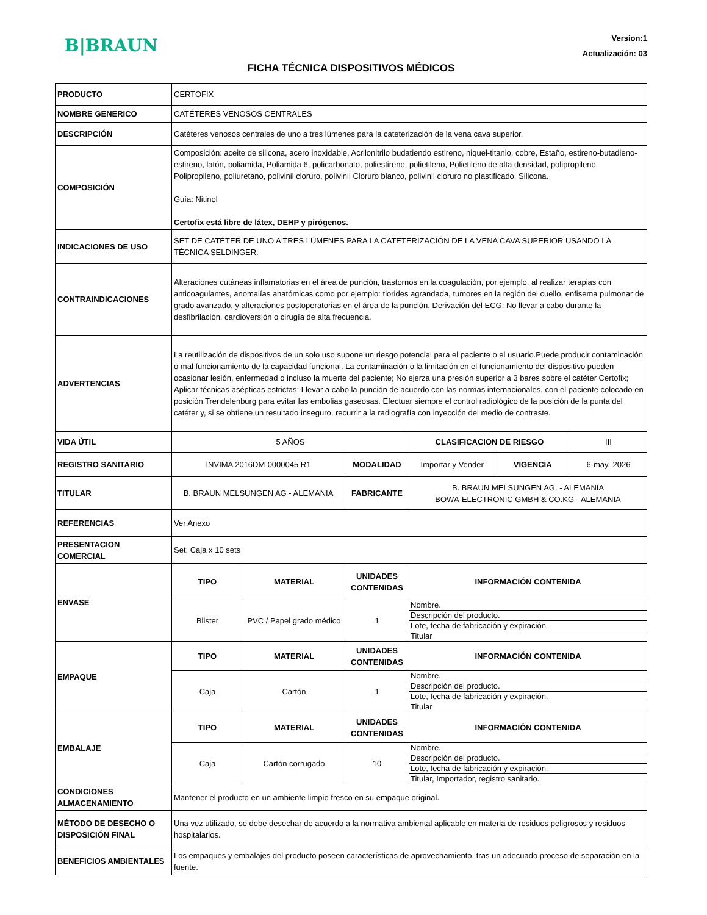B|BRAUN
Version:1
Actualización: 03
FICHA TÉCNICA DISPOSITIVOS MÉDICOS
| PRODUCTO | CERTOFIX | | | | | |
| NOMBRE GENERICO | CATÉTERES VENOSOS CENTRALES | | | | | |
| DESCRIPCIÓN | Catéteres venosos centrales de uno a tres lúmenes para la cateterización de la vena cava superior. | | | | | |
| COMPOSICIÓN | Composición: aceite de silicona, acero inoxidable, Acrilonitrilo budatiendo estireno, niquel-titanio, cobre, Estaño, estireno-butadieno-estireno, latón, poliamida, Poliamida 6, policarbonato, poliestireno, polietileno, Polietileno de alta densidad, polipropileno, Polipropileno, poliuretano, polivinil cloruro, polivinil Cloruro blanco, polivinil cloruro no plastificado, Silicona. Guía: Nitinol Certofix está libre de látex, DEHP y pirógenos. | | | | | |
| INDICACIONES DE USO | SET DE CATÉTER DE UNO A TRES LÚMENES PARA LA CATETERIZACIÓN DE LA VENA CAVA SUPERIOR USANDO LA TÉCNICA SELDINGER. | | | | | |
| CONTRAINDICACIONES | Alteraciones cutáneas inflamatorias en el área de punción, trastornos en la coagulación, por ejemplo, al realizar terapias con anticoagulantes, anomalías anatómicas como por ejemplo: tiorides agrandada, tumores en la región del cuello, enfisema pulmonar de grado avanzado, y alteraciones postoperatorias en el área de la punción. Derivación del ECG: No llevar a cabo durante la desfibrilación, cardioversión o cirugía de alta frecuencia. | | | | | |
| ADVERTENCIAS | La reutilización de dispositivos de un solo uso supone un riesgo potencial para el paciente o el usuario.Puede producir contaminación o mal funcionamiento de la capacidad funcional. La contaminación o la limitación en el funcionamiento del dispositivo pueden ocasionar lesión, enfermedad o incluso la muerte del paciente; No ejerza una presión superior a 3 bares sobre el catéter Certofix; Aplicar técnicas asépticas estrictas; Llevar a cabo la punción de acuerdo con las normas internacionales, con el paciente colocado en posición Trendelenburg para evitar las embolias gaseosas. Efectuar siempre el control radiológico de la posición de la punta del catéter y, si se obtiene un resultado inseguro, recurrir a la radiografía con inyección del medio de contraste. | | | | | |
| VIDA ÚTIL | 5 AÑOS | | | CLASIFICACION DE RIESGO | | III |
| REGISTRO SANITARIO | INVIMA 2016DM-0000045 R1 | | MODALIDAD | Importar y Vender | VIGENCIA | 6-may.-2026 |
| TITULAR | B. BRAUN MELSUNGEN AG - ALEMANIA | | FABRICANTE | B. BRAUN MELSUNGEN AG. - ALEMANIA BOWA-ELECTRONIC GMBH & CO.KG - ALEMANIA | | |
| REFERENCIAS | Ver Anexo | | | | | |
| PRESENTACION COMERCIAL | Set, Caja x 10 sets | | | | | |
| ENVASE | TIPO | MATERIAL | UNIDADES CONTENIDAS | INFORMACIÓN CONTENIDA | | |
| | Blister | PVC / Papel grado médico | 1 | Nombre. Descripción del producto. Lote, fecha de fabricación y expiración. Titular | | |
| EMPAQUE | TIPO | MATERIAL | UNIDADES CONTENIDAS | INFORMACIÓN CONTENIDA | | |
| | Caja | Cartón | 1 | Nombre. Descripción del producto. Lote, fecha de fabricación y expiración. Titular | | |
| EMBALAJE | TIPO | MATERIAL | UNIDADES CONTENIDAS | INFORMACIÓN CONTENIDA | | |
| | Caja | Cartón corrugado | 10 | Nombre. Descripción del producto. Lote, fecha de fabricación y expiración. Titular, Importador, registro sanitario. | | |
| CONDICIONES ALMACENAMIENTO | Mantener el producto en un ambiente limpio fresco en su empaque original. | | | | | |
| MÉTODO DE DESECHO O DISPOSICIÓN FINAL | Una vez utilizado, se debe desechar de acuerdo a la normativa ambiental aplicable en materia de residuos peligrosos y residuos hospitalarios. | | | | | |
| BENEFICIOS AMBIENTALES | Los empaques y embalajes del producto poseen características de aprovechamiento, tras un adecuado proceso de separación en la fuente. | | | | | |